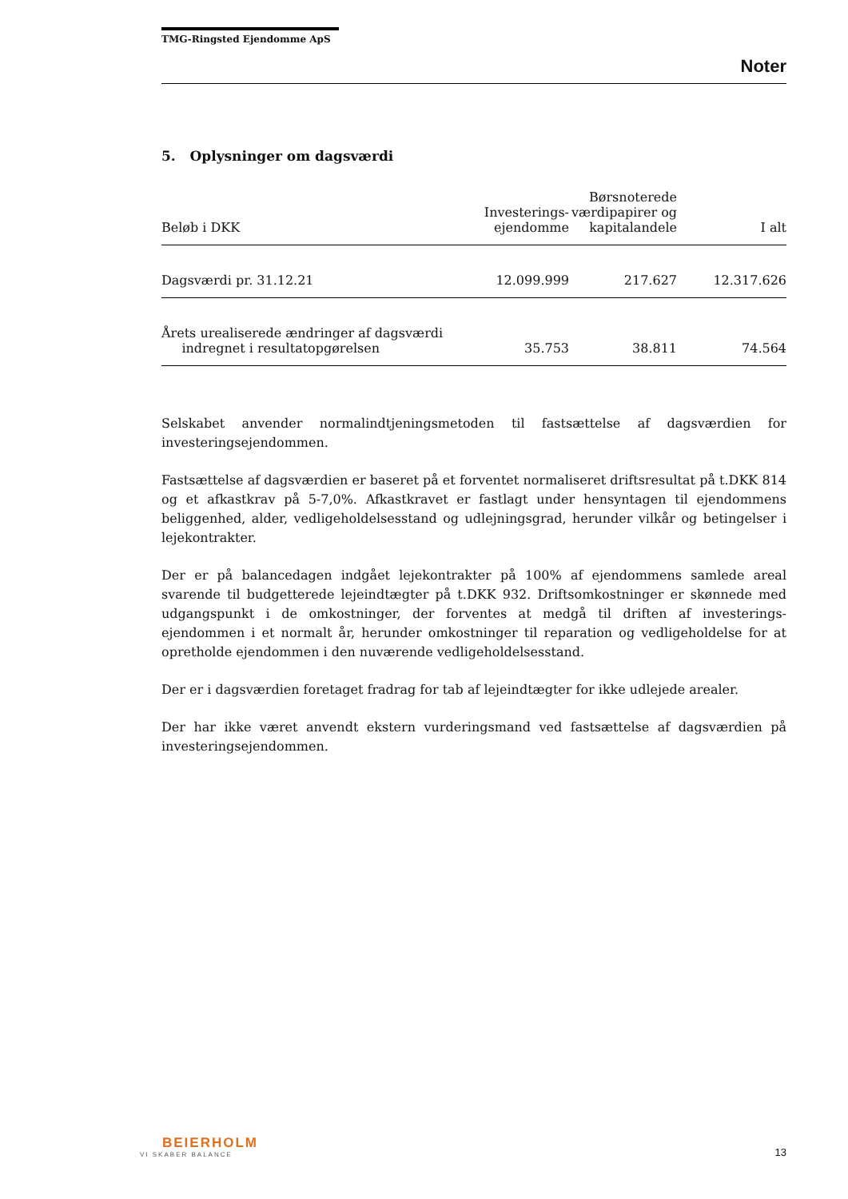TMG-Ringsted Ejendomme ApS
Noter
5. Oplysninger om dagsværdi
| Beløb i DKK | Investerings- ejendomme | Børsnoterede værdipapirer og kapitalandele | I alt |
| --- | --- | --- | --- |
| Dagsværdi pr. 31.12.21 | 12.099.999 | 217.627 | 12.317.626 |
| Årets urealiserede ændringer af dagsværdi indregnet i resultatopgørelsen | 35.753 | 38.811 | 74.564 |
Selskabet anvender normalindtjeningsmetoden til fastsættelse af dagsværdien for investeringsejendommen.
Fastsættelse af dagsværdien er baseret på et forventet normaliseret driftsresultat på t.DKK 814 og et afkastkrav på 5-7,0%. Afkastkravet er fastlagt under hensyntagen til ejendommens beliggenhed, alder, vedligeholdelsesstand og udlejningsgrad, herunder vilkår og betingelser i lejekontrakter.
Der er på balancedagen indgået lejekontrakter på 100% af ejendommens samlede areal svarende til budgetterede lejeindtægter på t.DKK 932. Driftsomkostninger er skønnede med udgangspunkt i de omkostninger, der forventes at medgå til driften af investerings-ejendommen i et normalt år, herunder omkostninger til reparation og vedligeholdelse for at opretholde ejendommen i den nuværende vedligeholdelsesstand.
Der er i dagsværdien foretaget fradrag for tab af lejeindtægter for ikke udlejede arealer.
Der har ikke været anvendt ekstern vurderingsmand ved fastsættelse af dagsværdien på investeringsejendommen.
BEIERHOLM
VI SKABER BALANCE
13